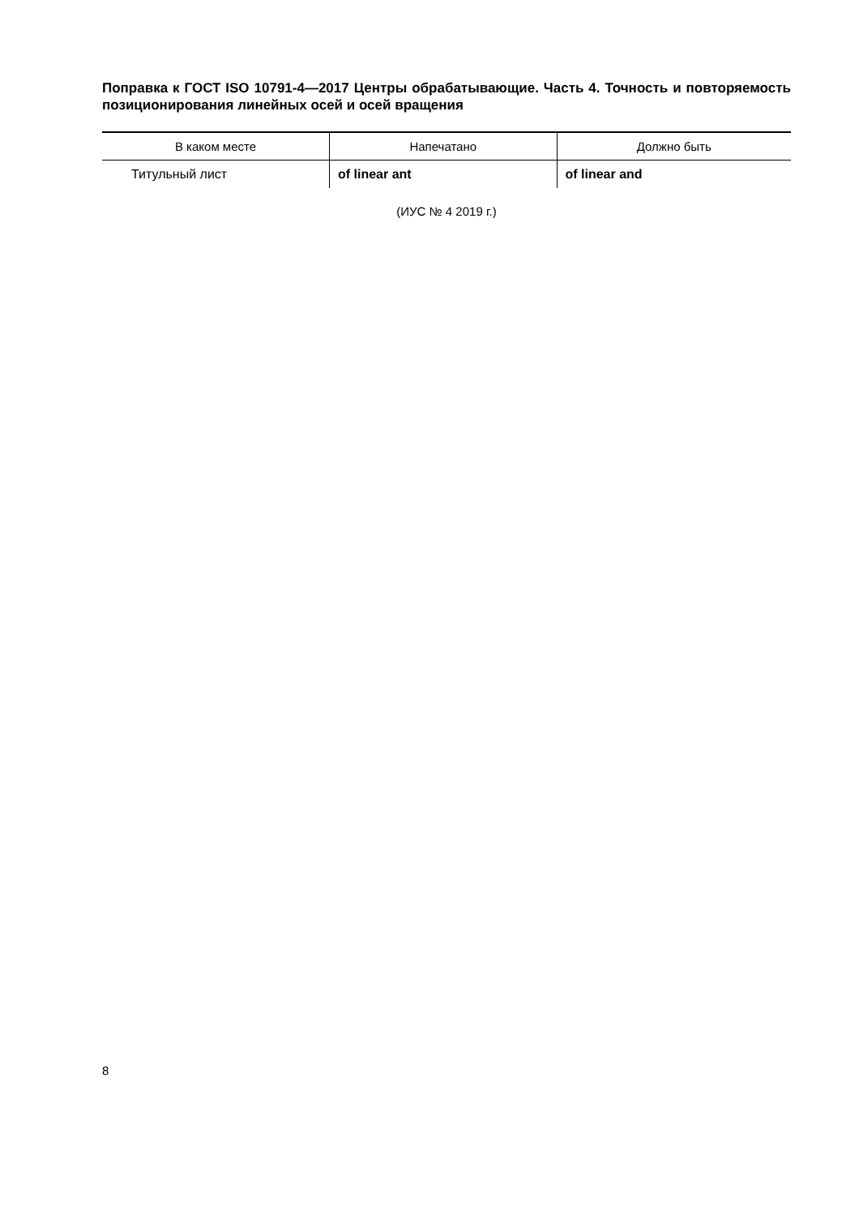Поправка к ГОСТ ISO 10791-4—2017 Центры обрабатывающие. Часть 4. Точность и повторяемость позиционирования линейных осей и осей вращения
| В каком месте | Напечатано | Должно быть |
| --- | --- | --- |
| Титульный лист | of linear ant | of linear and |
(ИУС № 4 2019 г.)
8